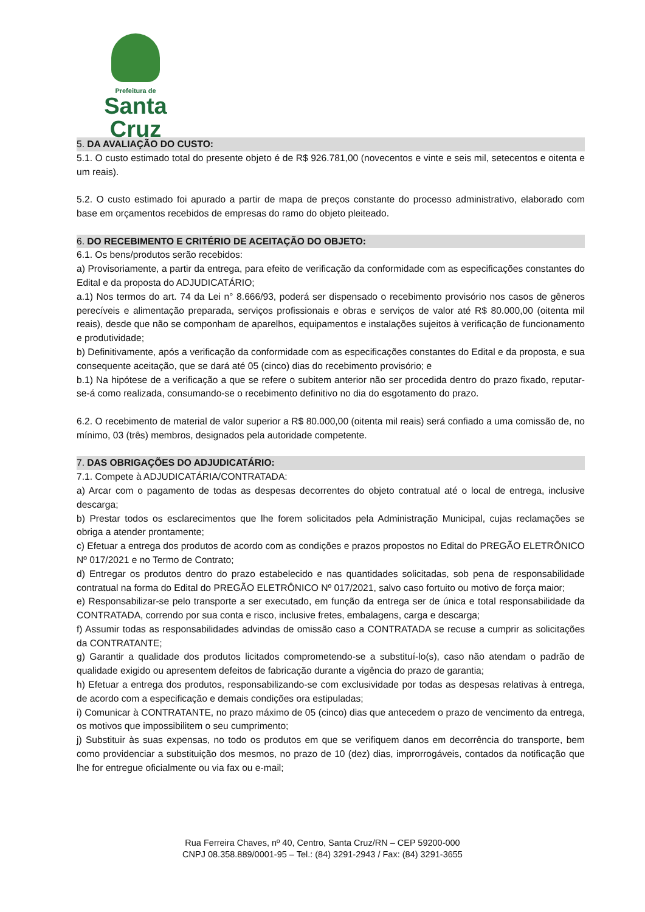Prefeitura de
Santa Cruz
5. DA AVALIAÇÃO DO CUSTO:
5.1. O custo estimado total do presente objeto é de R$ 926.781,00 (novecentos e vinte e seis mil, setecentos e oitenta e um reais).
5.2. O custo estimado foi apurado a partir de mapa de preços constante do processo administrativo, elaborado com base em orçamentos recebidos de empresas do ramo do objeto pleiteado.
6. DO RECEBIMENTO E CRITÉRIO DE ACEITAÇÃO DO OBJETO:
6.1. Os bens/produtos serão recebidos:
a) Provisoriamente, a partir da entrega, para efeito de verificação da conformidade com as especificações constantes do Edital e da proposta do ADJUDICATÁRIO;
a.1) Nos termos do art. 74 da Lei n° 8.666/93, poderá ser dispensado o recebimento provisório nos casos de gêneros perecíveis e alimentação preparada, serviços profissionais e obras e serviços de valor até R$ 80.000,00 (oitenta mil reais), desde que não se componham de aparelhos, equipamentos e instalações sujeitos à verificação de funcionamento e produtividade;
b) Definitivamente, após a verificação da conformidade com as especificações constantes do Edital e da proposta, e sua consequente aceitação, que se dará até 05 (cinco) dias do recebimento provisório; e
b.1) Na hipótese de a verificação a que se refere o subitem anterior não ser procedida dentro do prazo fixado, reputar-se-á como realizada, consumando-se o recebimento definitivo no dia do esgotamento do prazo.
6.2. O recebimento de material de valor superior a R$ 80.000,00 (oitenta mil reais) será confiado a uma comissão de, no mínimo, 03 (três) membros, designados pela autoridade competente.
7. DAS OBRIGAÇÕES DO ADJUDICATÁRIO:
7.1. Compete à ADJUDICATÁRIA/CONTRATADA:
a) Arcar com o pagamento de todas as despesas decorrentes do objeto contratual até o local de entrega, inclusive descarga;
b) Prestar todos os esclarecimentos que lhe forem solicitados pela Administração Municipal, cujas reclamações se obriga a atender prontamente;
c) Efetuar a entrega dos produtos de acordo com as condições e prazos propostos no Edital do PREGÃO ELETRÔNICO Nº 017/2021 e no Termo de Contrato;
d) Entregar os produtos dentro do prazo estabelecido e nas quantidades solicitadas, sob pena de responsabilidade contratual na forma do Edital do PREGÃO ELETRÔNICO Nº 017/2021, salvo caso fortuito ou motivo de força maior;
e) Responsabilizar-se pelo transporte a ser executado, em função da entrega ser de única e total responsabilidade da CONTRATADA, correndo por sua conta e risco, inclusive fretes, embalagens, carga e descarga;
f) Assumir todas as responsabilidades advindas de omissão caso a CONTRATADA se recuse a cumprir as solicitações da CONTRATANTE;
g) Garantir a qualidade dos produtos licitados comprometendo-se a substituí-lo(s), caso não atendam o padrão de qualidade exigido ou apresentem defeitos de fabricação durante a vigência do prazo de garantia;
h) Efetuar a entrega dos produtos, responsabilizando-se com exclusividade por todas as despesas relativas à entrega, de acordo com a especificação e demais condições ora estipuladas;
i) Comunicar à CONTRATANTE, no prazo máximo de 05 (cinco) dias que antecedem o prazo de vencimento da entrega, os motivos que impossibilitem o seu cumprimento;
j) Substituir às suas expensas, no todo os produtos em que se verifiquem danos em decorrência do transporte, bem como providenciar a substituição dos mesmos, no prazo de 10 (dez) dias, improrrogáveis, contados da notificação que lhe for entregue oficialmente ou via fax ou e-mail;
Rua Ferreira Chaves, nº 40, Centro, Santa Cruz/RN – CEP 59200-000
CNPJ 08.358.889/0001-95 – Tel.: (84) 3291-2943 / Fax: (84) 3291-3655